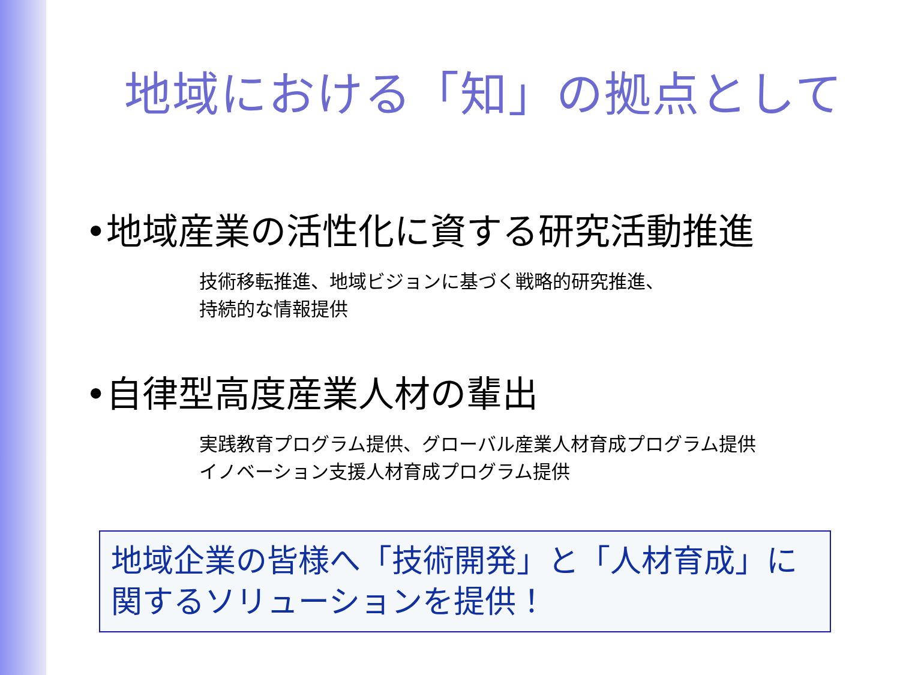地域における「知」の拠点として
•地域産業の活性化に資する研究活動推進
技術移転推進、地域ビジョンに基づく戦略的研究推進、
持続的な情報提供
•自律型高度産業人材の輩出
実践教育プログラム提供、グローバル産業人材育成プログラム提供
イノベーション支援人材育成プログラム提供
地域企業の皆様へ「技術開発」と「人材育成」に
関するソリューションを提供！